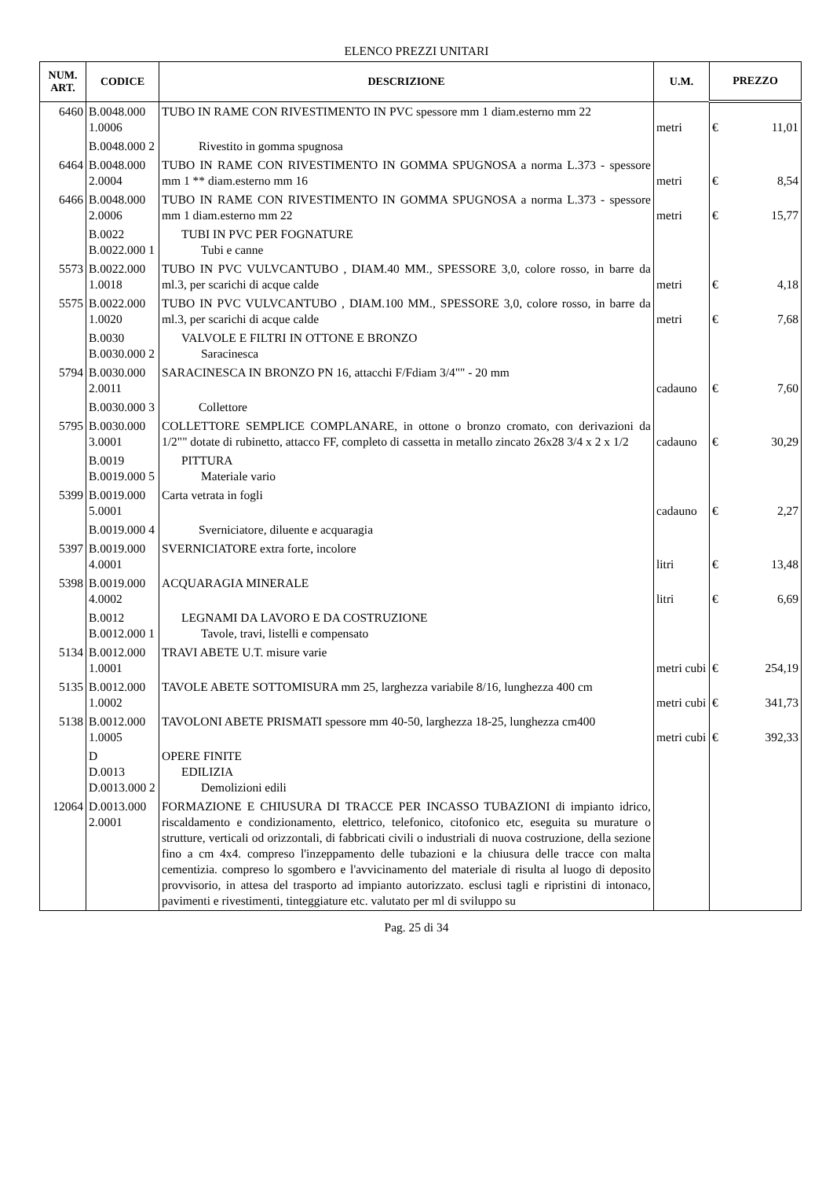ELENCO PREZZI UNITARI
| NUM. ART. | CODICE | DESCRIZIONE | U.M. | PREZZO | |
| --- | --- | --- | --- | --- | --- |
| 6460 | B.0048.000 1.0006 | TUBO IN RAME CON RIVESTIMENTO IN PVC spessore mm 1 diam.esterno mm 22 | metri | € | 11,01 |
| | B.0048.000 2 | Rivestito in gomma spugnosa | | | |
| 6464 | B.0048.000 2.0004 | TUBO IN RAME CON RIVESTIMENTO IN GOMMA SPUGNOSA a norma L.373 - spessore mm 1 ** diam.esterno mm 16 | metri | € | 8,54 |
| 6466 | B.0048.000 2.0006 | TUBO IN RAME CON RIVESTIMENTO IN GOMMA SPUGNOSA a norma L.373 - spessore mm 1 diam.esterno mm 22 | metri | € | 15,77 |
| | B.0022 B.0022.000 1 | TUBI IN PVC PER FOGNATURE Tubi e canne | | | |
| 5573 | B.0022.000 1.0018 | TUBO IN PVC VULVCANTUBO , DIAM.40 MM., SPESSORE 3,0, colore rosso, in barre da ml.3, per scarichi di acque calde | metri | € | 4,18 |
| 5575 | B.0022.000 1.0020 | TUBO IN PVC VULVCANTUBO , DIAM.100 MM., SPESSORE 3,0, colore rosso, in barre da ml.3, per scarichi di acque calde | metri | € | 7,68 |
| | B.0030 B.0030.000 2 | VALVOLE E FILTRI IN OTTONE E BRONZO Saracinesca | | | |
| 5794 | B.0030.000 2.0011 | SARACINESCA IN BRONZO PN 16, attacchi F/Fdiam 3/4"" - 20 mm | cadauno | € | 7,60 |
| | B.0030.000 3 | Collettore | | | |
| 5795 | B.0030.000 3.0001 | COLLETTORE SEMPLICE COMPLANARE, in ottone o bronzo cromato, con derivazioni da 1/2"" dotate di rubinetto, attacco FF, completo di cassetta in metallo zincato 26x28 3/4 x 2 x 1/2 | cadauno | € | 30,29 |
| | B.0019 B.0019.000 5 | PITTURA Materiale vario | | | |
| 5399 | B.0019.000 5.0001 | Carta vetrata in fogli | cadauno | € | 2,27 |
| | B.0019.000 4 | Sverniciatore, diluente e acquaragia | | | |
| 5397 | B.0019.000 4.0001 | SVERNICIATORE extra forte, incolore | litri | € | 13,48 |
| 5398 | B.0019.000 4.0002 | ACQUARAGIA MINERALE | litri | € | 6,69 |
| | B.0012 B.0012.000 1 | LEGNAMI DA LAVORO E DA COSTRUZIONE Tavole, travi, listelli e compensato | | | |
| 5134 | B.0012.000 1.0001 | TRAVI ABETE U.T. misure varie | metri cubi | € | 254,19 |
| 5135 | B.0012.000 1.0002 | TAVOLE ABETE SOTTOMISURA mm 25, larghezza variabile 8/16, lunghezza 400 cm | metri cubi | € | 341,73 |
| 5138 | B.0012.000 1.0005 | TAVOLONI ABETE PRISMATI spessore mm 40-50, larghezza 18-25, lunghezza cm400 | metri cubi | € | 392,33 |
| | D D.0013 D.0013.000 2 | OPERE FINITE EDILIZIA Demolizioni edili | | | |
| 12064 | D.0013.000 2.0001 | FORMAZIONE E CHIUSURA DI TRACCE PER INCASSO TUBAZIONI di impianto idrico, riscaldamento e condizionamento, elettrico, telefonico, citofonico etc, eseguita su murature o strutture, verticali od orizzontali, di fabbricati civili o industriali di nuova costruzione, della sezione fino a cm 4x4. compreso l'inzeppamento delle tubazioni e la chiusura delle tracce con malta cementizia. compreso lo sgombero e l'avvicinamento del materiale di risulta al luogo di deposito provvisorio, in attesa del trasporto ad impianto autorizzato. esclusi tagli e ripristini di intonaco, pavimenti e rivestimenti, tinteggiature etc. valutato per ml di sviluppo su | | | |
Pag. 25 di 34